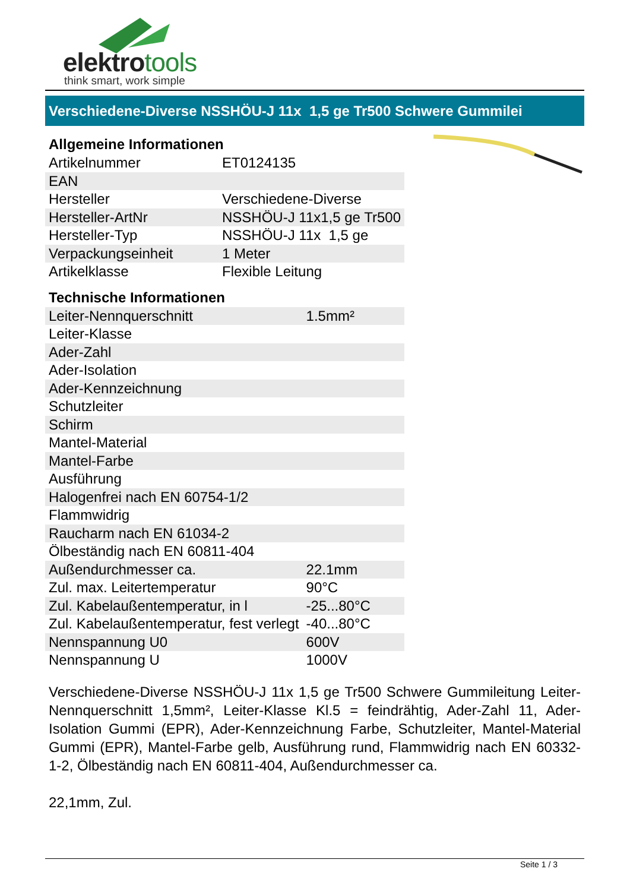elektrotools
think smart, work simple
Verschiedene-Diverse NSSHÖU-J 11x 1,5 ge Tr500 Schwere Gummilei
Allgemeine Informationen
| Artikelnummer | ET0124135 |
| EAN | |
| Hersteller | Verschiedene-Diverse |
| Hersteller-ArtNr | NSSHÖU-J 11x1,5 ge Tr500 |
| Hersteller-Typ | NSSHÖU-J 11x 1,5 ge |
| Verpackungseinheit | 1 Meter |
| Artikelklasse | Flexible Leitung |
Technische Informationen
| Leiter-Nennquerschnitt | 1.5mm² |
| Leiter-Klasse | |
| Ader-Zahl | |
| Ader-Isolation | |
| Ader-Kennzeichnung | |
| Schutzleiter | |
| Schirm | |
| Mantel-Material | |
| Mantel-Farbe | |
| Ausführung | |
| Halogenfrei nach EN 60754-1/2 | |
| Flammwidrig | |
| Raucharm nach EN 61034-2 | |
| Ölbeständig nach EN 60811-404 | |
| Außendurchmesser ca. | 22.1mm |
| Zul. max. Leitertemperatur | 90°C |
| Zul. Kabelaußentemperatur, in l | -25...80°C |
| Zul. Kabelaußentemperatur, fest verlegt | -40...80°C |
| Nennspannung U0 | 600V |
| Nennspannung U | 1000V |
Verschiedene-Diverse NSSHÖU-J 11x 1,5 ge Tr500 Schwere Gummileitung Leiter-Nennquerschnitt 1,5mm², Leiter-Klasse Kl.5 = feindrähtig, Ader-Zahl 11, Ader-Isolation Gummi (EPR), Ader-Kennzeichnung Farbe, Schutzleiter, Mantel-Material Gummi (EPR), Mantel-Farbe gelb, Ausführung rund, Flammwidrig nach EN 60332-1-2, Ölbeständig nach EN 60811-404, Außendurchmesser ca.
22,1mm, Zul.
Seite 1 / 3